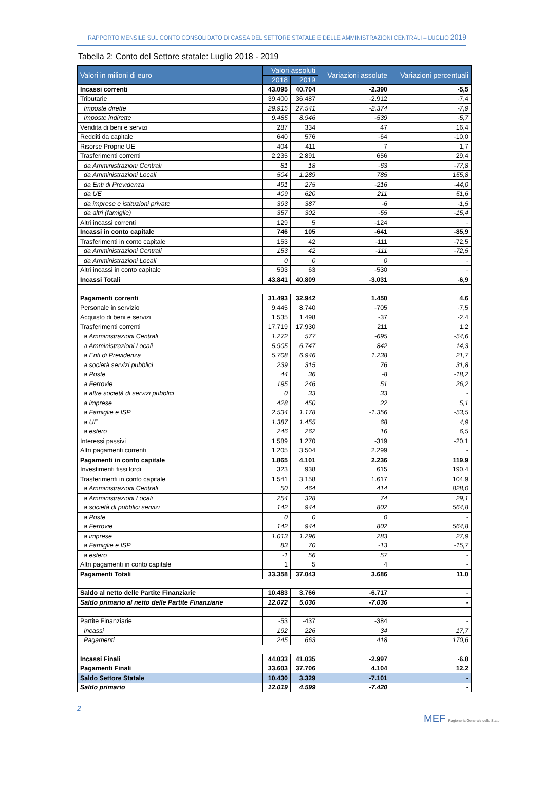RAPPORTO MENSILE SUL CONTO CONSOLIDATO DI CASSA DEL SETTORE STATALE E DELLE AMMINISTRAZIONI CENTRALI – LUGLIO 2019
Tabella 2: Conto del Settore statale: Luglio 2018 - 2019
| Valori in milioni di euro | Valori assoluti | | Variazioni assolute | Variazioni percentuali |
| --- | --- | --- | --- | --- |
| | 2018 | 2019 | | |
| Incassi correnti | 43.095 | 40.704 | -2.390 | -5,5 |
| Tributarie | 39.400 | 36.487 | -2.912 | -7,4 |
| Imposte dirette | 29.915 | 27.541 | -2.374 | -7,9 |
| Imposte indirette | 9.485 | 8.946 | -539 | -5,7 |
| Vendita di beni e servizi | 287 | 334 | 47 | 16,4 |
| Redditi da capitale | 640 | 576 | -64 | -10,0 |
| Risorse Proprie UE | 404 | 411 | 7 | 1,7 |
| Trasferimenti correnti | 2.235 | 2.891 | 656 | 29,4 |
| da Amministrazioni Centrali | 81 | 18 | -63 | -77,8 |
| da Amministrazioni Locali | 504 | 1.289 | 785 | 155,8 |
| da Enti di Previdenza | 491 | 275 | -216 | -44,0 |
| da UE | 409 | 620 | 211 | 51,6 |
| da imprese e istituzioni private | 393 | 387 | -6 | -1,5 |
| da altri (famiglie) | 357 | 302 | -55 | -15,4 |
| Altri incassi correnti | 129 | 5 | -124 | - |
| Incassi in conto capitale | 746 | 105 | -641 | -85,9 |
| Trasferimenti in conto capitale | 153 | 42 | -111 | -72,5 |
| da Amministrazioni Centrali | 153 | 42 | -111 | -72,5 |
| da Amministrazioni Locali | 0 | 0 | 0 | - |
| Altri incassi in conto capitale | 593 | 63 | -530 | - |
| Incassi Totali | 43.841 | 40.809 | -3.031 | -6,9 |
| Pagamenti correnti | 31.493 | 32.942 | 1.450 | 4,6 |
| Personale in servizio | 9.445 | 8.740 | -705 | -7,5 |
| Acquisto di beni e servizi | 1.535 | 1.498 | -37 | -2,4 |
| Trasferimenti correnti | 17.719 | 17.930 | 211 | 1,2 |
| a Amministrazioni Centrali | 1.272 | 577 | -695 | -54,6 |
| a Amministrazioni Locali | 5.905 | 6.747 | 842 | 14,3 |
| a Enti di Previdenza | 5.708 | 6.946 | 1.238 | 21,7 |
| a società servizi pubblici | 239 | 315 | 76 | 31,8 |
| a Poste | 44 | 36 | -8 | -18,2 |
| a Ferrovie | 195 | 246 | 51 | 26,2 |
| a altre società di servizi pubblici | 0 | 33 | 33 | - |
| a imprese | 428 | 450 | 22 | 5,1 |
| a Famiglie e ISP | 2.534 | 1.178 | -1.356 | -53,5 |
| a UE | 1.387 | 1.455 | 68 | 4,9 |
| a estero | 246 | 262 | 16 | 6,5 |
| Interessi passivi | 1.589 | 1.270 | -319 | -20,1 |
| Altri pagamenti correnti | 1.205 | 3.504 | 2.299 | - |
| Pagamenti in conto capitale | 1.865 | 4.101 | 2.236 | 119,9 |
| Investimenti fissi lordi | 323 | 938 | 615 | 190,4 |
| Trasferimenti in conto capitale | 1.541 | 3.158 | 1.617 | 104,9 |
| a Amministrazioni Centrali | 50 | 464 | 414 | 828,0 |
| a Amministrazioni Locali | 254 | 328 | 74 | 29,1 |
| a società di pubblici servizi | 142 | 944 | 802 | 564,8 |
| a Poste | 0 | 0 | 0 | - |
| a Ferrovie | 142 | 944 | 802 | 564,8 |
| a imprese | 1.013 | 1.296 | 283 | 27,9 |
| a Famiglie e ISP | 83 | 70 | -13 | -15,7 |
| a estero | -1 | 56 | 57 | - |
| Altri pagamenti in conto capitale | 1 | 5 | 4 | - |
| Pagamenti Totali | 33.358 | 37.043 | 3.686 | 11,0 |
| Saldo al netto delle Partite Finanziarie | 10.483 | 3.766 | -6.717 | - |
| Saldo primario al netto delle Partite Finanziarie | 12.072 | 5.036 | -7.036 | - |
| Partite Finanziarie | -53 | -437 | -384 | - |
| Incassi | 192 | 226 | 34 | 17,7 |
| Pagamenti | 245 | 663 | 418 | 170,6 |
| Incassi Finali | 44.033 | 41.035 | -2.997 | -6,8 |
| Pagamenti Finali | 33.603 | 37.706 | 4.104 | 12,2 |
| Saldo Settore Statale | 10.430 | 3.329 | -7.101 | - |
| Saldo primario | 12.019 | 4.599 | -7.420 | - |
2
MEF Ragioneria Generale dello Stato